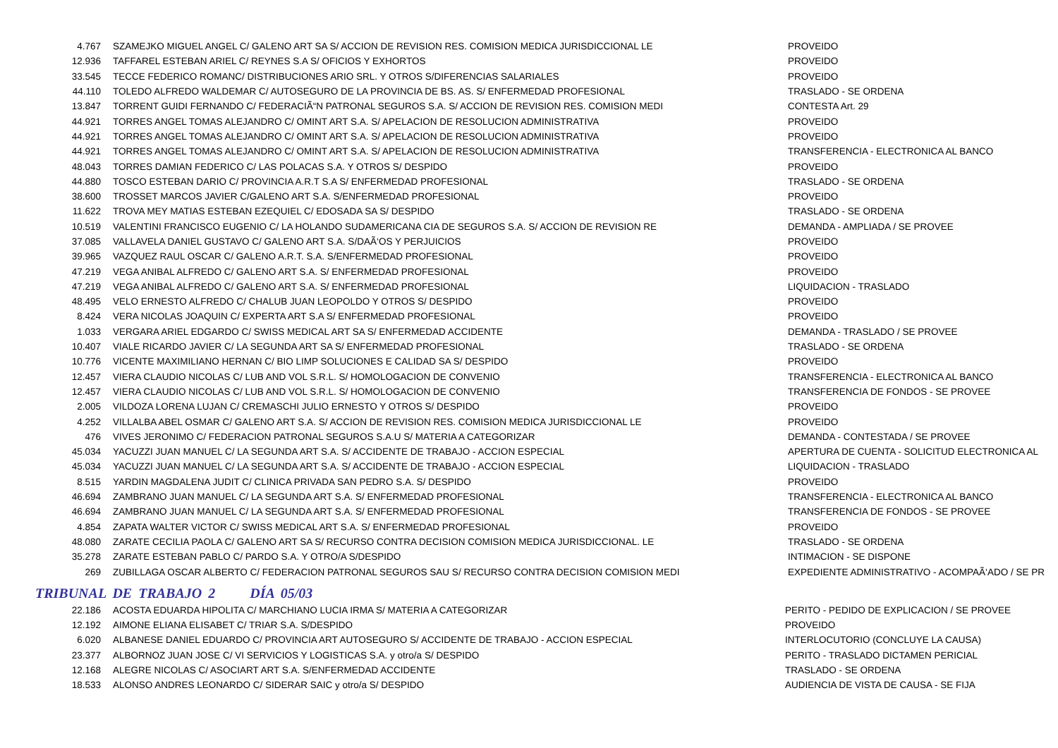| 4.767 | SZAMEJKO MIGUEL ANGEL C/ GALENO ART SA S/ ACCION DE REVISION RES. COMISION MEDICA JURISDICCIONAL LE | PROVEIDO |
| 12.936 | TAFFAREL ESTEBAN ARIEL C/ REYNES S.A S/ OFICIOS Y EXHORTOS | PROVEIDO |
| 33.545 | TECCE FEDERICO ROMANC/ DISTRIBUCIONES ARIO SRL. Y OTROS S/DIFERENCIAS SALARIALES | PROVEIDO |
| 44.110 | TOLEDO ALFREDO WALDEMAR C/ AUTOSEGURO DE LA PROVINCIA DE BS. AS. S/ ENFERMEDAD PROFESIONAL | TRASLADO - SE ORDENA |
| 13.847 | TORRENT GUIDI FERNANDO C/ FEDERACIÃ“N PATRONAL SEGUROS S.A. S/ ACCION DE REVISION RES. COMISION MEDI | CONTESTA Art. 29 |
| 44.921 | TORRES ANGEL TOMAS ALEJANDRO C/ OMINT ART S.A. S/ APELACION DE RESOLUCION ADMINISTRATIVA | PROVEIDO |
| 44.921 | TORRES ANGEL TOMAS ALEJANDRO C/ OMINT ART S.A. S/ APELACION DE RESOLUCION ADMINISTRATIVA | PROVEIDO |
| 44.921 | TORRES ANGEL TOMAS ALEJANDRO C/ OMINT ART S.A. S/ APELACION DE RESOLUCION ADMINISTRATIVA | TRANSFERENCIA - ELECTRONICA AL BANCO |
| 48.043 | TORRES DAMIAN FEDERICO C/ LAS POLACAS S.A. Y OTROS S/ DESPIDO | PROVEIDO |
| 44.880 | TOSCO ESTEBAN DARIO C/ PROVINCIA A.R.T S.A S/ ENFERMEDAD PROFESIONAL | TRASLADO - SE ORDENA |
| 38.600 | TROSSET MARCOS JAVIER C/GALENO ART S.A. S/ENFERMEDAD PROFESIONAL | PROVEIDO |
| 11.622 | TROVA MEY MATIAS ESTEBAN EZEQUIEL C/ EDOSADA SA S/ DESPIDO | TRASLADO - SE ORDENA |
| 10.519 | VALENTINI FRANCISCO EUGENIO C/ LA HOLANDO SUDAMERICANA CIA DE SEGUROS S.A. S/ ACCION DE REVISION RE | DEMANDA - AMPLIADA / SE PROVEE |
| 37.085 | VALLAVELA DANIEL GUSTAVO C/ GALENO ART S.A. S/DAÃ‘OS Y PERJUICIOS | PROVEIDO |
| 39.965 | VAZQUEZ RAUL OSCAR C/ GALENO A.R.T. S.A. S/ENFERMEDAD PROFESIONAL | PROVEIDO |
| 47.219 | VEGA ANIBAL ALFREDO C/ GALENO ART S.A. S/ ENFERMEDAD PROFESIONAL | PROVEIDO |
| 47.219 | VEGA ANIBAL ALFREDO C/ GALENO ART S.A. S/ ENFERMEDAD PROFESIONAL | LIQUIDACION - TRASLADO |
| 48.495 | VELO ERNESTO ALFREDO C/ CHALUB JUAN LEOPOLDO Y OTROS S/ DESPIDO | PROVEIDO |
| 8.424 | VERA NICOLAS JOAQUIN C/ EXPERTA ART S.A S/ ENFERMEDAD PROFESIONAL | PROVEIDO |
| 1.033 | VERGARA ARIEL EDGARDO C/ SWISS MEDICAL ART SA S/ ENFERMEDAD ACCIDENTE | DEMANDA - TRASLADO / SE PROVEE |
| 10.407 | VIALE RICARDO JAVIER C/ LA SEGUNDA ART SA S/ ENFERMEDAD PROFESIONAL | TRASLADO - SE ORDENA |
| 10.776 | VICENTE MAXIMILIANO HERNAN C/ BIO LIMP SOLUCIONES E CALIDAD SA S/ DESPIDO | PROVEIDO |
| 12.457 | VIERA CLAUDIO NICOLAS C/ LUB AND VOL S.R.L. S/ HOMOLOGACION DE CONVENIO | TRANSFERENCIA - ELECTRONICA AL BANCO |
| 12.457 | VIERA CLAUDIO NICOLAS C/ LUB AND VOL S.R.L. S/ HOMOLOGACION DE CONVENIO | TRANSFERENCIA DE FONDOS - SE PROVEE |
| 2.005 | VILDOZA LORENA LUJAN C/ CREMASCHI JULIO ERNESTO Y OTROS S/ DESPIDO | PROVEIDO |
| 4.252 | VILLALBA ABEL OSMAR C/ GALENO ART S.A. S/ ACCION DE REVISION RES. COMISION MEDICA JURISDICCIONAL LE | PROVEIDO |
| 476 | VIVES JERONIMO C/ FEDERACION PATRONAL SEGUROS S.A.U S/ MATERIA A CATEGORIZAR | DEMANDA - CONTESTADA / SE PROVEE |
| 45.034 | YACUZZI JUAN MANUEL C/ LA SEGUNDA ART S.A. S/ ACCIDENTE DE TRABAJO - ACCION ESPECIAL | APERTURA DE CUENTA - SOLICITUD ELECTRONICA AL |
| 45.034 | YACUZZI JUAN MANUEL C/ LA SEGUNDA ART S.A. S/ ACCIDENTE DE TRABAJO - ACCION ESPECIAL | LIQUIDACION - TRASLADO |
| 8.515 | YARDIN MAGDALENA JUDIT C/ CLINICA PRIVADA SAN PEDRO S.A. S/ DESPIDO | PROVEIDO |
| 46.694 | ZAMBRANO JUAN MANUEL C/ LA SEGUNDA ART S.A. S/ ENFERMEDAD PROFESIONAL | TRANSFERENCIA - ELECTRONICA AL BANCO |
| 46.694 | ZAMBRANO JUAN MANUEL C/ LA SEGUNDA ART S.A. S/ ENFERMEDAD PROFESIONAL | TRANSFERENCIA DE FONDOS - SE PROVEE |
| 4.854 | ZAPATA WALTER VICTOR C/ SWISS MEDICAL ART S.A. S/ ENFERMEDAD PROFESIONAL | PROVEIDO |
| 48.080 | ZARATE CECILIA PAOLA C/ GALENO ART SA S/ RECURSO CONTRA DECISION COMISION MEDICA JURISDICCIONAL. LE | TRASLADO - SE ORDENA |
| 35.278 | ZARATE ESTEBAN PABLO C/ PARDO S.A. Y OTRO/A S/DESPIDO | INTIMACION - SE DISPONE |
| 269 | ZUBILLAGA OSCAR ALBERTO C/ FEDERACION PATRONAL SEGUROS SAU S/ RECURSO CONTRA DECISION COMISION MEDI | EXPEDIENTE ADMINISTRATIVO - ACOMPAÃ‘ADO / SE PR |
TRIBUNAL DE TRABAJO 2 DÍA 05/03
| 22.186 | ACOSTA EDUARDA HIPOLITA C/ MARCHIANO LUCIA IRMA S/ MATERIA A CATEGORIZAR | PERITO - PEDIDO DE EXPLICACION / SE PROVEE |
| 12.192 | AIMONE ELIANA ELISABET C/ TRIAR S.A. S/DESPIDO | PROVEIDO |
| 6.020 | ALBANESE DANIEL EDUARDO C/ PROVINCIA ART AUTOSEGURO S/ ACCIDENTE DE TRABAJO - ACCION ESPECIAL | INTERLOCUTORIO (CONCLUYE LA CAUSA) |
| 23.377 | ALBORNOZ JUAN JOSE C/ VI SERVICIOS Y LOGISTICAS S.A. y otro/a S/ DESPIDO | PERITO - TRASLADO DICTAMEN PERICIAL |
| 12.168 | ALEGRE NICOLAS C/ ASOCIART ART S.A. S/ENFERMEDAD ACCIDENTE | TRASLADO - SE ORDENA |
| 18.533 | ALONSO ANDRES LEONARDO C/ SIDERAR SAIC y otro/a S/ DESPIDO | AUDIENCIA DE VISTA DE CAUSA - SE FIJA |